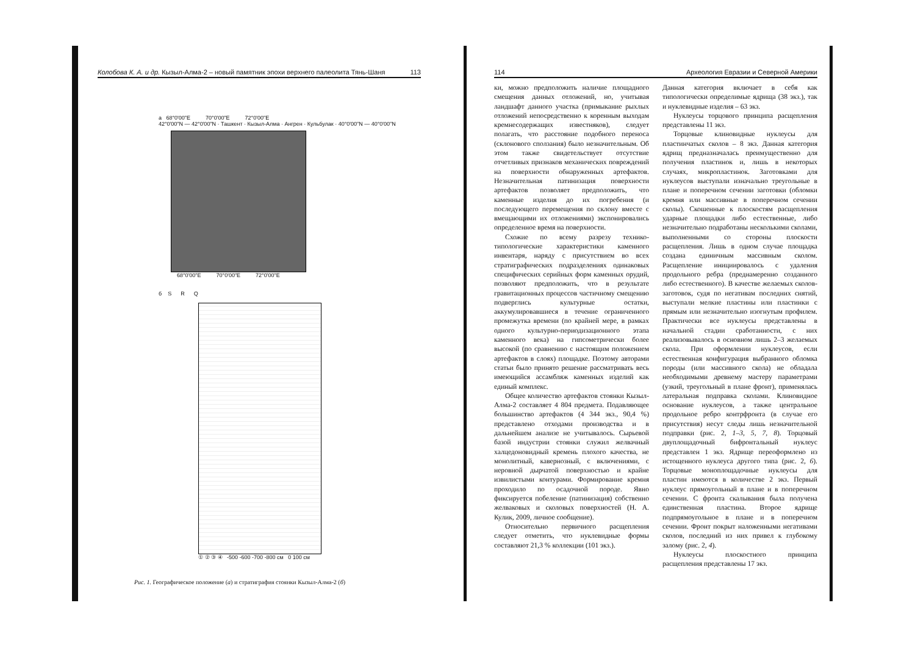Колобова К. А. и др. Кызыл-Алма-2 – новый памятник эпохи верхнего палеолита Тянь-Шаня 113
а 68°0'00"E 70°0'00"E 72°0'00"E
42°0'00"N — 42°0'00"N · Ташкент · Кызыл-Алма · Ангрен · Кульбулак · 40°0'00"N — 40°0'00"N
68°0'00"E 70°0'00"E 72°0'00"E
б S R Q
① ② ③ ④ -500 -600 -700 -800 см 0 100 см
Рис. 1. Географическое положение (а) и стратиграфия стоянки Кызыл-Алма-2 (б)
114 Археология Евразии и Северной Америки
ки, можно предположить наличие площадного смещения данных отложений, но, учитывая ландшафт данного участка (примыкание рыхлых отложений непосредственно к коренным выходам кремнесодержащих известняков), следует полагать, что расстояние подобного переноса (склонового сползания) было незначительным. Об этом также свидетельствует отсутствие отчетливых признаков механических повреждений на поверхности обнаруженных артефактов. Незначительная патинизация поверхности артефактов позволяет предположить, что каменные изделия до их погребения (и последующего перемещения по склону вместе с вмещающими их отложениями) экспонировались определенное время на поверхности.
Схожие по всему разрезу технико-типологические характеристики каменного инвентаря, наряду с присутствием во всех стратиграфических подразделениях одинаковых специфических серийных форм каменных орудий, позволяют предположить, что в результате гравитационных процессов частичному смещению подверглись культурные остатки, аккумулировавшиеся в течение ограниченного промежутка времени (по крайней мере, в рамках одного культурно-периодизационного этапа каменного века) на гипсометрически более высокой (по сравнению с настоящим положением артефактов в слоях) площадке. Поэтому авторами статьи было принято решение рассматривать весь имеющийся ассамбляж каменных изделий как единый комплекс.
Общее количество артефактов стоянки Кызыл-Алма-2 составляет 4 804 предмета. Подавляющее большинство артефактов (4 344 экз., 90,4 %) представлено отходами производства и в дальнейшем анализе не учитывалось. Сырьевой базой индустрии стоянки служил желвачный халцедоновидный кремень плохого качества, не монолитный, кавернозный, с включениями, с неровной дырчатой поверхностью и крайне извилистыми контурами. Формирование кремня проходило по осадочной породе. Явно фиксируется побеление (патинизация) собственно желваковых и сколовых поверхностей (Н. А. Кулик, 2009, личное сообщение).
Относительно первичного расщепления следует отметить, что нуклевидные формы составляют 21,3 % коллекции (101 экз.).
Данная категория включает в себя как типологически определимые ядрища (38 экз.), так и нуклевидные изделия – 63 экз.
Нуклеусы торцового принципа расщепления представлены 11 экз.
Торцовые клиновидные нуклеусы для пластинчатых сколов – 8 экз. Данная категория ядрищ предназначалась преимущественно для получения пластинок и, лишь в некоторых случаях, микропластинок. Заготовками для нуклеусов выступали изначально треугольные в плане и поперечном сечении заготовки (обломки кремня или массивные в поперечном сечении сколы). Скошенные к плоскостям расщепления ударные площадки либо естественные, либо незначительно подработаны несколькими сколами, выполненными со стороны плоскости расщепления. Лишь в одном случае площадка создана единичным массивным сколом. Расщепление инициировалось с удаления продольного ребра (преднамеренно созданного либо естественного). В качестве желаемых сколов-заготовок, судя по негативам последних снятий, выступали мелкие пластины или пластинки с прямым или незначительно изогнутым профилем. Практически все нуклеусы представлены в начальной стадии сработанности, с них реализовывалось в основном лишь 2–3 желаемых скола. При оформлении нуклеусов, если естественная конфигурация выбранного обломка породы (или массивного скола) не обладала необходимыми древнему мастеру параметрами (узкий, треугольный в плане фронт), применялась латеральная подправка сколами. Клиновидное основание нуклеусов, а также центральное продольное ребро контрфронта (в случае его присутствия) несут следы лишь незначительной подправки (рис. 2, 1–3, 5, 7, 8). Торцовый двуплощадочный бифронтальный нуклеус представлен 1 экз. Ядрище переоформлено из истощенного нуклеуса другого типа (рис. 2, 6). Торцовые моноплощадочные нуклеусы для пластин имеются в количестве 2 экз. Первый нуклеус прямоугольный в плане и в поперечном сечении. С фронта скалывания была получена единственная пластина. Второе ядрище подпрямоугольное в плане и в поперечном сечении. Фронт покрыт наложенными негативами сколов, последний из них привел к глубокому залому (рис. 2, 4).
Нуклеусы плоскостного принципа расщепления представлены 17 экз.